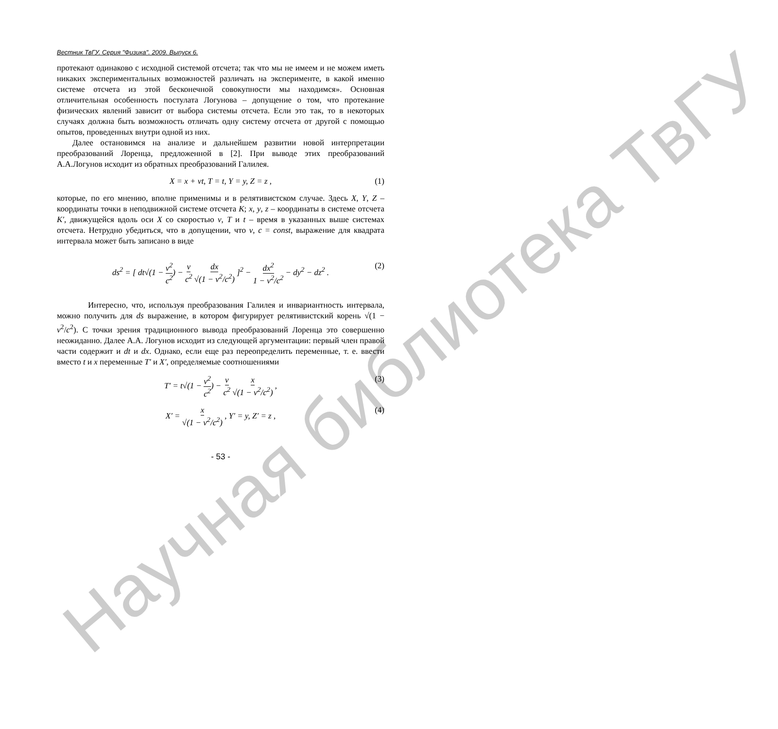Научная библиотека ТвГУ
Вестник ТвГУ. Серия "Физика". 2009. Выпуск 6.
протекают одинаково с исходной системой отсчета; так что мы не имеем и не можем иметь никаких экспериментальных возможностей различать на эксперименте, в какой именно системе отсчета из этой бесконечной совокупности мы находимся». Основная отличительная особенность постулата Логунова – допущение о том, что протекание физических явлений зависит от выбора системы отсчета. Если это так, то в некоторых случаях должна быть возможность отличать одну систему отсчета от другой с помощью опытов, проведенных внутри одной из них.
Далее остановимся на анализе и дальнейшем развитии новой интерпретации преобразований Лоренца, предложенной в [2]. При выводе этих преобразований А.А.Логунов исходит из обратных преобразований Галилея.
X = x + vt, T = t, Y = y, Z = z , (1)
которые, по его мнению, вполне применимы и в релятивистском случае. Здесь X, Y, Z – координаты точки в неподвижной системе отсчета K; x, y, z – координаты в системе отсчета K′, движущейся вдоль оси X со скоростью v, T и t – время в указанных выше системах отсчета. Нетрудно убедиться, что в допущении, что v, c = const, выражение для квадрата интервала может быть записано в виде
ds<sup>2</sup> = [ dt√(1 − v<sup>2</sup> c<sup>2</sup>) − v c<sup>2</sup> dx √(1 − v<sup>2</sup>/c<sup>2</sup>) ]<sup>2</sup> − dx<sup>2</sup> 1 − v<sup>2</sup>/c<sup>2</sup> − dy<sup>2</sup> − dz<sup>2</sup> . (2)
Интересно, что, используя преобразования Галилея и инвариантность интервала, можно получить для ds выражение, в котором фигурирует релятивистский корень √(1 − v<sup>2</sup>/c<sup>2</sup>). С точки зрения традиционного вывода преобразований Лоренца это совершенно неожиданно. Далее А.А. Логунов исходит из следующей аргументации: первый член правой части содержит и dt и dx. Однако, если еще раз переопределить переменные, т. е. ввести вместо t и x переменные T′ и X′, определяемые соотношениями
T′ = t√(1 − v<sup>2</sup> c<sup>2</sup>) − v c<sup>2</sup> x √(1 − v<sup>2</sup>/c<sup>2</sup>) , (3)
X′ = x √(1 − v<sup>2</sup>/c<sup>2</sup>) , Y′ = y, Z′ = z , (4)
- 53 -